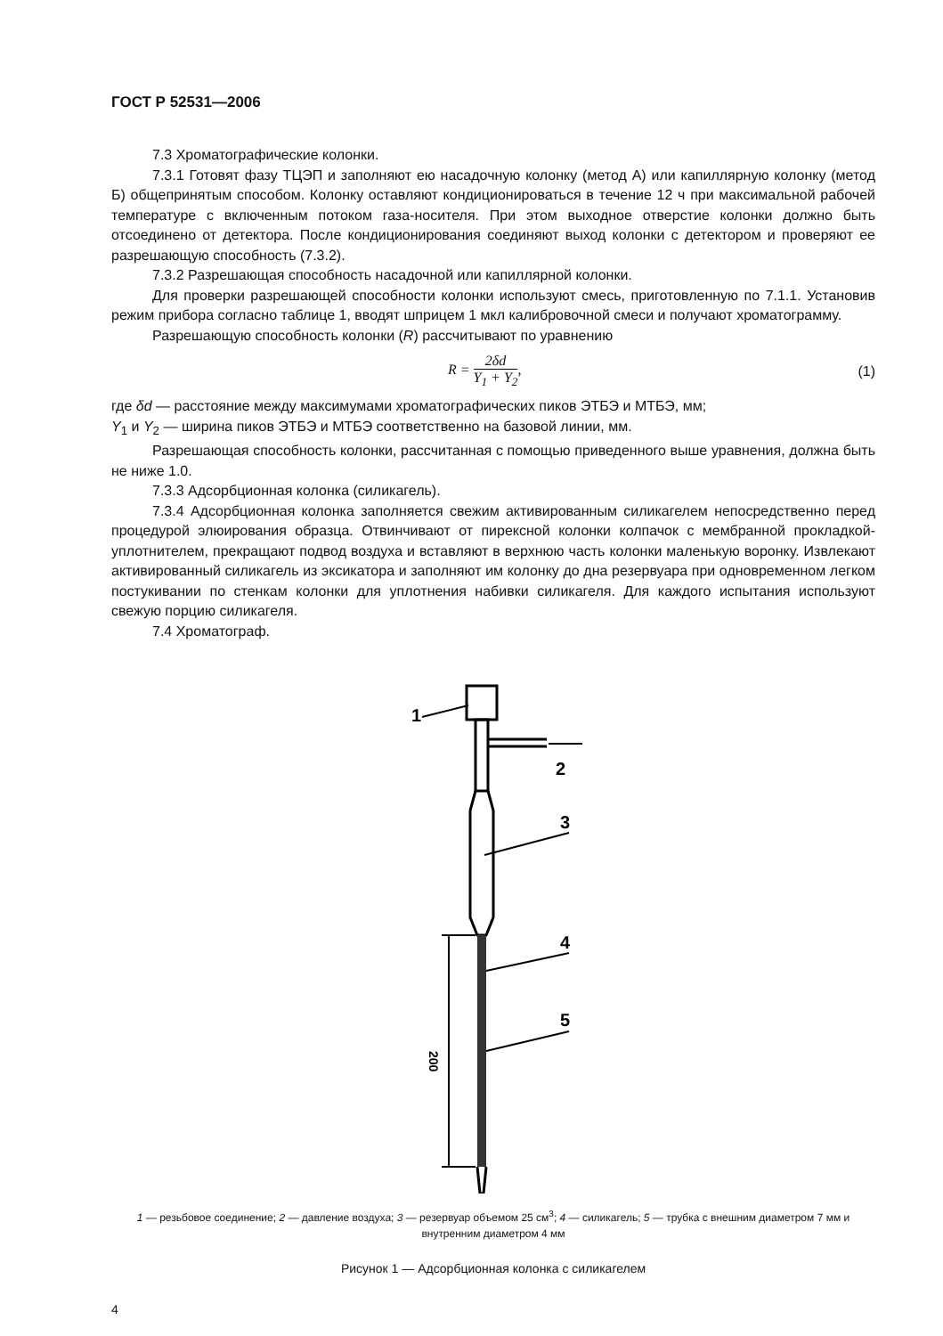ГОСТ Р 52531—2006
7.3 Хроматографические колонки.
7.3.1 Готовят фазу ТЦЭП и заполняют ею насадочную колонку (метод А) или капиллярную колонку (метод Б) общепринятым способом. Колонку оставляют кондиционироваться в течение 12 ч при максимальной рабочей температуре с включенным потоком газа-носителя. При этом выходное отверстие колонки должно быть отсоединено от детектора. После кондиционирования соединяют выход колонки с детектором и проверяют ее разрешающую способность (7.3.2).
7.3.2 Разрешающая способность насадочной или капиллярной колонки.
Для проверки разрешающей способности колонки используют смесь, приготовленную по 7.1.1. Установив режим прибора согласно таблице 1, вводят шприцем 1 мкл калибровочной смеси и получают хроматограмму.
Разрешающую способность колонки (R) рассчитывают по уравнению
R = 2δd Y<sub>1</sub> + Y<sub>2</sub>, (1)
где δd — расстояние между максимумами хроматографических пиков ЭТБЭ и МТБЭ, мм;
Y<sub>1</sub> и Y<sub>2</sub> — ширина пиков ЭТБЭ и МТБЭ соответственно на базовой линии, мм.
Разрешающая способность колонки, рассчитанная с помощью приведенного выше уравнения, должна быть не ниже 1.0.
7.3.3 Адсорбционная колонка (силикагель).
7.3.4 Адсорбционная колонка заполняется свежим активированным силикагелем непосредственно перед процедурой элюирования образца. Отвинчивают от пирексной колонки колпачок с мембранной прокладкой-уплотнителем, прекращают подвод воздуха и вставляют в верхнюю часть колонки маленькую воронку. Извлекают активированный силикагель из эксикатора и заполняют им колонку до дна резервуара при одновременном легком постукивании по стенкам колонки для уплотнения набивки силикагеля. Для каждого испытания используют свежую порцию силикагеля.
7.4 Хроматограф.
200
1
2
3
4
5
1 — резьбовое соединение; 2 — давление воздуха; 3 — резервуар объемом 25 см<sup>3</sup>; 4 — силикагель; 5 — трубка с внешним диаметром 7 мм и внутренним диаметром 4 мм
Рисунок 1 — Адсорбционная колонка с силикагелем
4